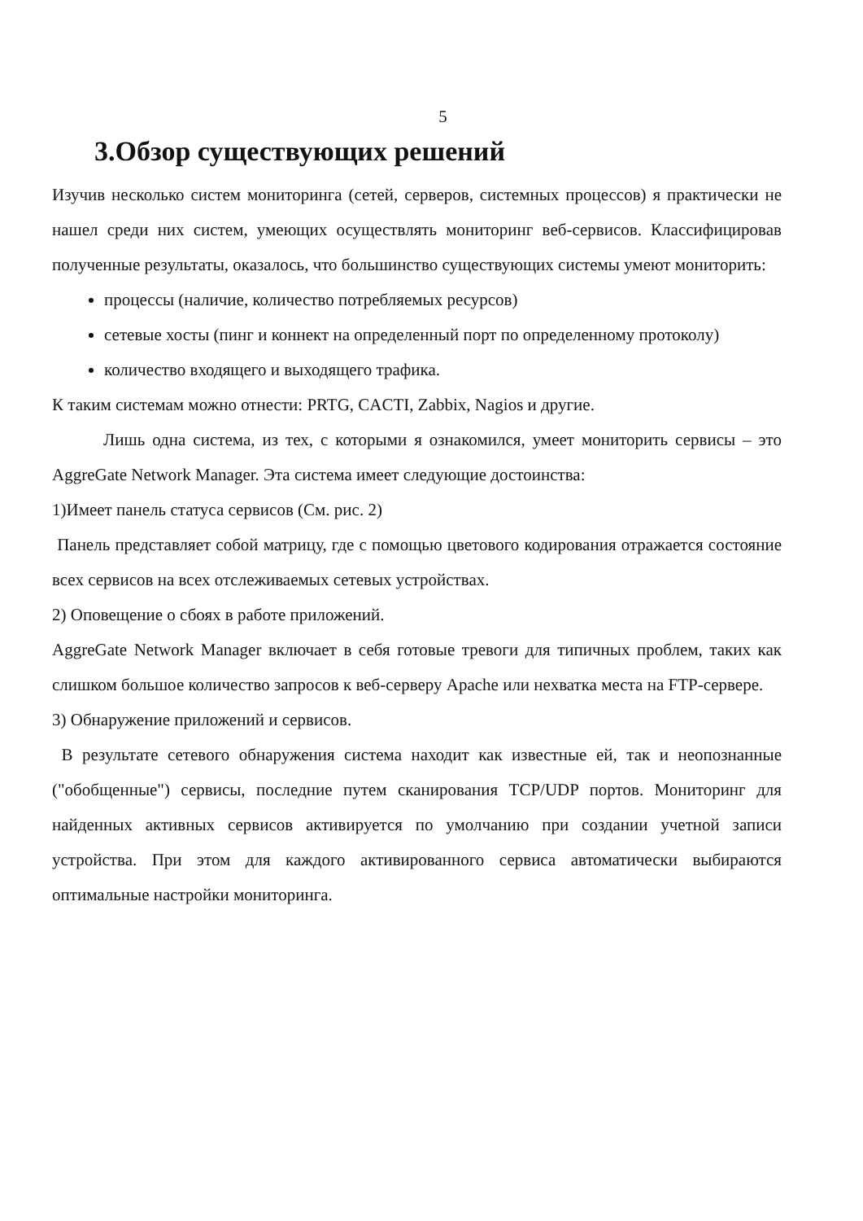5
3.Обзор существующих решений
Изучив несколько систем мониторинга (сетей, серверов, системных процессов) я практически не нашел среди них систем, умеющих осуществлять мониторинг веб-сервисов. Классифицировав полученные результаты, оказалось, что большинство существующих системы умеют мониторить:
процессы (наличие, количество потребляемых ресурсов)
сетевые хосты (пинг и коннект на определенный порт по определенному протоколу)
количество входящего и выходящего трафика.
К таким системам можно отнести: PRTG, CACTI, Zabbix, Nagios и другие.
Лишь одна система, из тех, с которыми я ознакомился, умеет мониторить сервисы – это AggreGate Network Manager. Эта система имеет следующие достоинства:
1)Имеет панель статуса сервисов (См. рис. 2)
Панель представляет собой матрицу, где с помощью цветового кодирования отражается состояние всех сервисов на всех отслеживаемых сетевых устройствах.
2) Оповещение о сбоях в работе приложений.
AggreGate Network Manager включает в себя готовые тревоги для типичных проблем, таких как слишком большое количество запросов к веб-серверу Apache или нехватка места на FTP-сервере.
3) Обнаружение приложений и сервисов.
В результате сетевого обнаружения система находит как известные ей, так и неопознанные ("обобщенные") сервисы, последние путем сканирования TCP/UDP портов. Мониторинг для найденных активных сервисов активируется по умолчанию при создании учетной записи устройства. При этом для каждого активированного сервиса автоматически выбираются оптимальные настройки мониторинга.